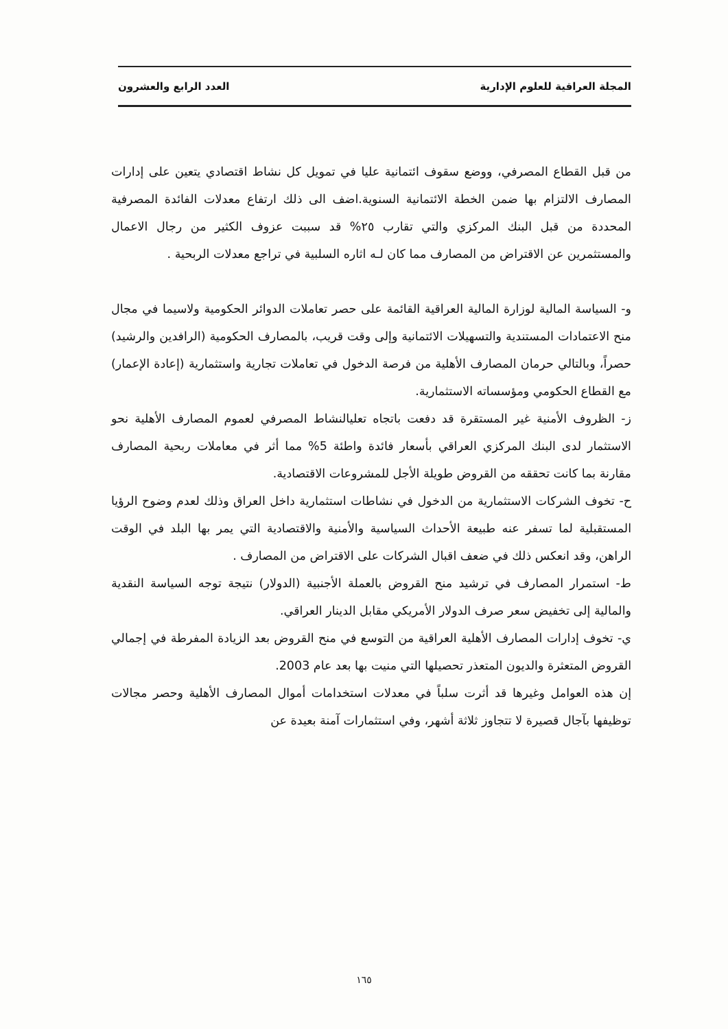المجلة العراقية للعلوم الإدارية العدد الرابع والعشرون
من قبل القطاع المصرفي، ووضع سقوف ائتمانية عليا في تمويل كل نشاط اقتصادي يتعين على إدارات المصارف الالتزام بها ضمن الخطة الائتمانية السنوية.اضف الى ذلك ارتفاع معدلات الفائدة المصرفية المحددة من قبل البنك المركزي والتي تقارب ٢٥% قد سببت عزوف الكثير من رجال الاعمال والمستثمرين عن الاقتراض من المصارف مما كان لـه اثاره السلبية في تراجع معدلات الربحية .
و- السياسة المالية لوزارة المالية العراقية القائمة على حصر تعاملات الدوائر الحكومية ولاسيما في مجال منح الاعتمادات المستندية والتسهيلات الائتمانية وإلى وقت قريب، بالمصارف الحكومية (الرافدين والرشيد) حصراً، وبالتالي حرمان المصارف الأهلية من فرصة الدخول في تعاملات تجارية واستثمارية (إعادة الإعمار) مع القطاع الحكومي ومؤسساته الاستثمارية.
ز- الظروف الأمنية غير المستقرة قد دفعت باتجاه تعليالنشاط المصرفي لعموم المصارف الأهلية نحو الاستثمار لدى البنك المركزي العراقي بأسعار فائدة واطئة 5% مما أثر في معاملات ربحية المصارف مقارنة بما كانت تحققه من القروض طويلة الأجل للمشروعات الاقتصادية.
ح- تخوف الشركات الاستثمارية من الدخول في نشاطات استثمارية داخل العراق وذلك لعدم وضوح الرؤيا المستقبلية لما تسفر عنه طبيعة الأحداث السياسية والأمنية والاقتصادية التي يمر بها البلد في الوقت الراهن، وقد انعكس ذلك في ضعف اقبال الشركات على الاقتراض من المصارف .
ط- استمرار المصارف في ترشيد منح القروض بالعملة الأجنبية (الدولار) نتيجة توجه السياسة النقدية والمالية إلى تخفيض سعر صرف الدولار الأمريكي مقابل الدينار العراقي.
ي- تخوف إدارات المصارف الأهلية العراقية من التوسع في منح القروض بعد الزيادة المفرطة في إجمالي القروض المتعثرة والديون المتعذر تحصيلها التي منيت بها بعد عام 2003.
إن هذه العوامل وغيرها قد أثرت سلباً في معدلات استخدامات أموال المصارف الأهلية وحصر مجالات توظيفها بآجال قصيرة لا تتجاوز ثلاثة أشهر، وفي استثمارات آمنة بعيدة عن
١٦٥